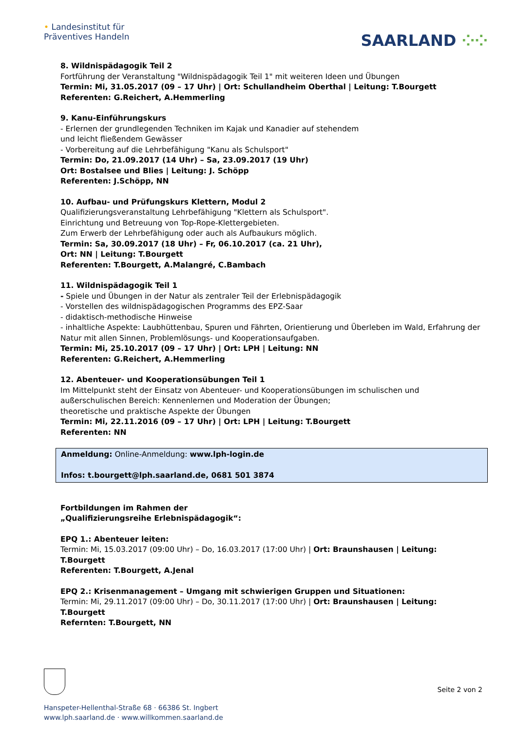• Landesinstitut für
Präventives Handeln
SAARLAND ⁘⁘
8. Wildnispädagogik Teil 2
Fortführung der Veranstaltung "Wildnispädagogik Teil 1" mit weiteren Ideen und Übungen
Termin: Mi, 31.05.2017 (09 – 17 Uhr) | Ort: Schullandheim Oberthal | Leitung: T.Bourgett
Referenten: G.Reichert, A.Hemmerling
9. Kanu-Einführungskurs
- Erlernen der grundlegenden Techniken im Kajak und Kanadier auf stehendem
und leicht fließendem Gewässer
- Vorbereitung auf die Lehrbefähigung "Kanu als Schulsport"
Termin: Do, 21.09.2017 (14 Uhr) – Sa, 23.09.2017 (19 Uhr)
Ort: Bostalsee und Blies | Leitung: J. Schöpp
Referenten: J.Schöpp, NN
10. Aufbau- und Prüfungskurs Klettern, Modul 2
Qualifizierungsveranstaltung Lehrbefähigung "Klettern als Schulsport".
Einrichtung und Betreuung von Top-Rope-Klettergebieten.
Zum Erwerb der Lehrbefähigung oder auch als Aufbaukurs möglich.
Termin: Sa, 30.09.2017 (18 Uhr) – Fr, 06.10.2017 (ca. 21 Uhr),
Ort: NN | Leitung: T.Bourgett
Referenten: T.Bourgett, A.Malangré, C.Bambach
11. Wildnispädagogik Teil 1
- Spiele und Übungen in der Natur als zentraler Teil der Erlebnispädagogik
- Vorstellen des wildnispädagogischen Programms des EPZ-Saar
- didaktisch-methodische Hinweise
- inhaltliche Aspekte: Laubhüttenbau, Spuren und Fährten, Orientierung und Überleben im Wald, Erfahrung der Natur mit allen Sinnen, Problemlösungs- und Kooperationsaufgaben.
Termin: Mi, 25.10.2017 (09 – 17 Uhr) | Ort: LPH | Leitung: NN
Referenten: G.Reichert, A.Hemmerling
12. Abenteuer- und Kooperationsübungen Teil 1
Im Mittelpunkt steht der Einsatz von Abenteuer- und Kooperationsübungen im schulischen und außerschulischen Bereich: Kennenlernen und Moderation der Übungen;
theoretische und praktische Aspekte der Übungen
Termin: Mi, 22.11.2016 (09 – 17 Uhr) | Ort: LPH | Leitung: T.Bourgett
Referenten: NN
Anmeldung: Online-Anmeldung: www.lph-login.de
Infos: t.bourgett@lph.saarland.de, 0681 501 3874
Fortbildungen im Rahmen der
„Qualifizierungsreihe Erlebnispädagogik“:
EPQ 1.: Abenteuer leiten:
Termin: Mi, 15.03.2017 (09:00 Uhr) – Do, 16.03.2017 (17:00 Uhr) | Ort: Braunshausen | Leitung: T.Bourgett
Referenten: T.Bourgett, A.Jenal
EPQ 2.: Krisenmanagement – Umgang mit schwierigen Gruppen und Situationen:
Termin: Mi, 29.11.2017 (09:00 Uhr) – Do, 30.11.2017 (17:00 Uhr) | Ort: Braunshausen | Leitung: T.Bourgett
Refernten: T.Bourgett, NN
Seite 2 von 2
Hanspeter-Hellenthal-Straße 68 · 66386 St. Ingbert
www.lph.saarland.de · www.willkommen.saarland.de